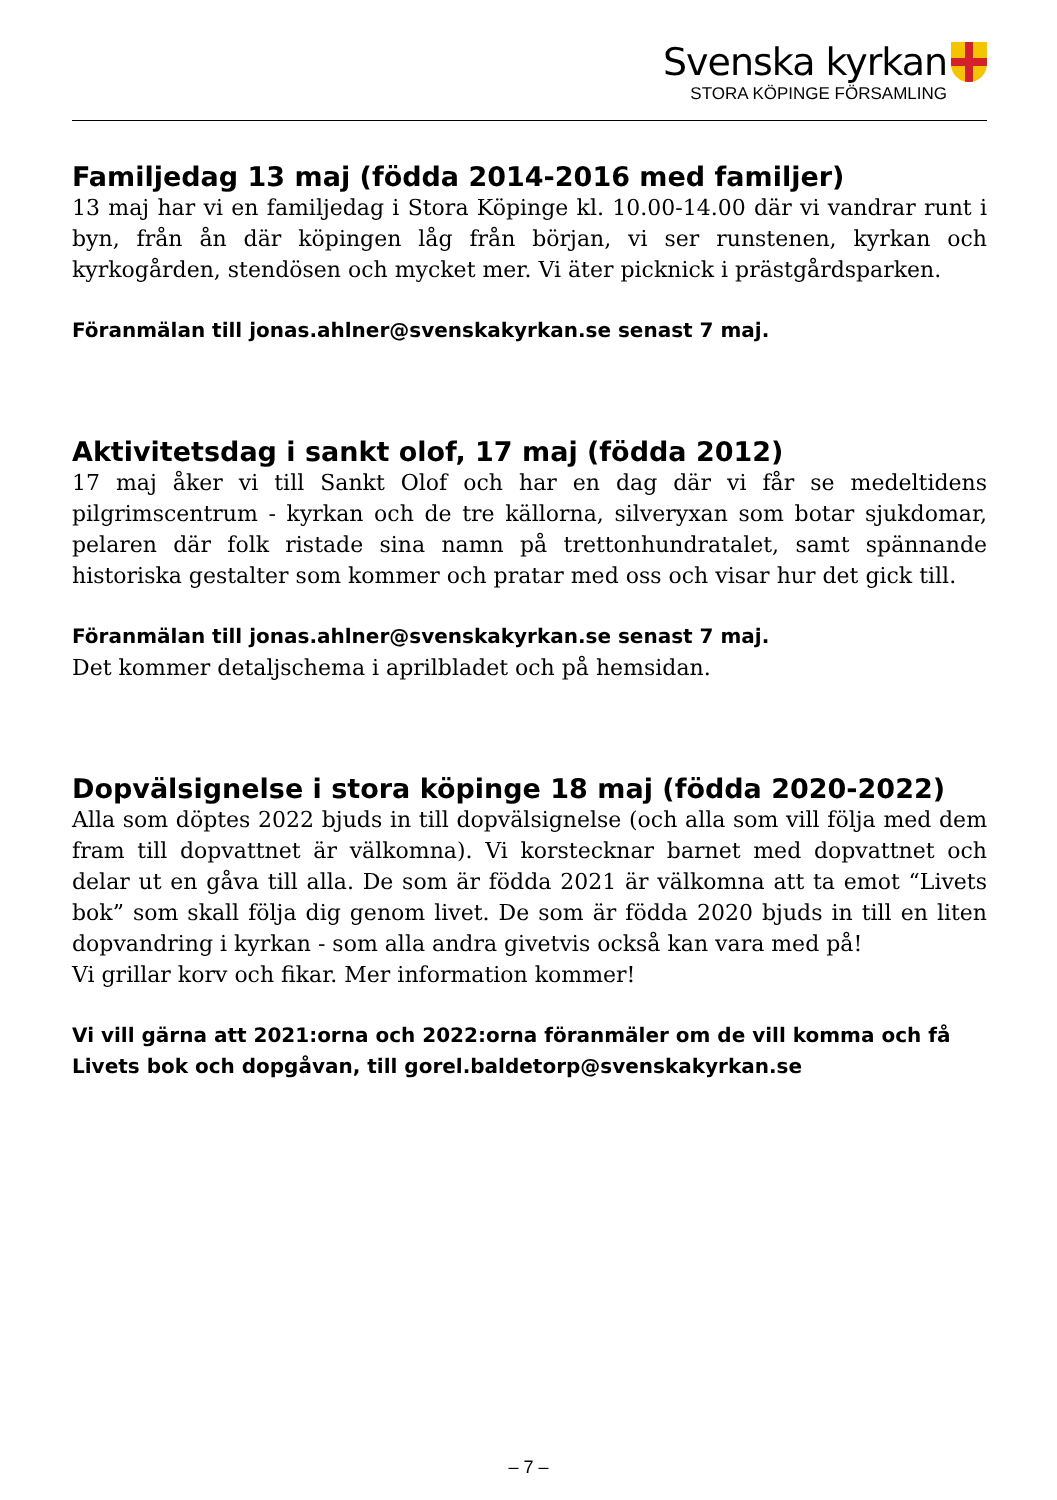Svenska kyrkan
STORA KÖPINGE FÖRSAMLING
Familjedag 13 maj (födda 2014-2016 med familjer)
13 maj har vi en familjedag i Stora Köpinge kl. 10.00-14.00 där vi vandrar runt i byn, från ån där köpingen låg från början, vi ser runstenen, kyrkan och kyrkogården, stendösen och mycket mer. Vi äter picknick i prästgårdsparken.
Föranmälan till jonas.ahlner@svenskakyrkan.se senast 7 maj.
Aktivitetsdag i sankt olof, 17 maj (födda 2012)
17 maj åker vi till Sankt Olof och har en dag där vi får se medeltidens pilgrimscentrum - kyrkan och de tre källorna, silveryxan som botar sjukdomar, pelaren där folk ristade sina namn på trettonhundratalet, samt spännande historiska gestalter som kommer och pratar med oss och visar hur det gick till.
Föranmälan till jonas.ahlner@svenskakyrkan.se senast 7 maj.
Det kommer detaljschema i aprilbladet och på hemsidan.
Dopvälsignelse i stora köpinge 18 maj (födda 2020-2022)
Alla som döptes 2022 bjuds in till dopvälsignelse (och alla som vill följa med dem fram till dopvattnet är välkomna). Vi korstecknar barnet med dopvattnet och delar ut en gåva till alla. De som är födda 2021 är välkomna att ta emot “Livets bok” som skall följa dig genom livet. De som är födda 2020 bjuds in till en liten dopvandring i kyrkan - som alla andra givetvis också kan vara med på!
Vi grillar korv och fikar. Mer information kommer!
Vi vill gärna att 2021:orna och 2022:orna föranmäler om de vill komma och få Livets bok och dopgåvan, till gorel.baldetorp@svenskakyrkan.se
– 7 –